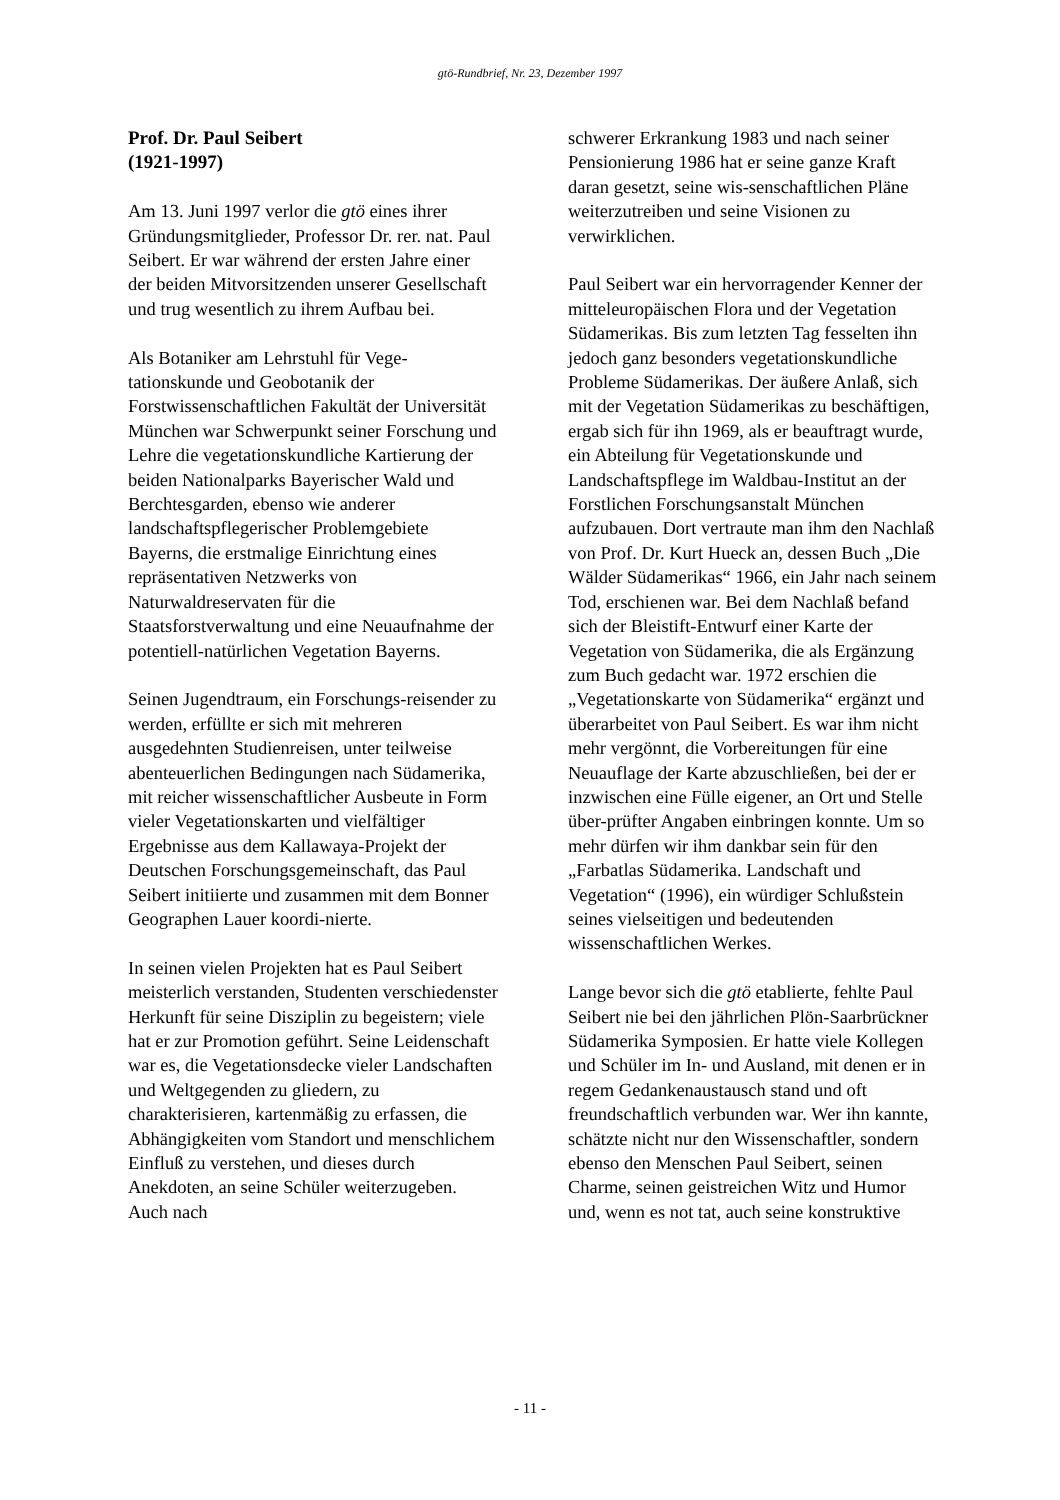gtö-Rundbrief, Nr. 23, Dezember 1997
Prof. Dr. Paul Seibert
(1921-1997)
Am 13. Juni 1997 verlor die gtö eines ihrer Gründungsmitglieder, Professor Dr. rer. nat. Paul Seibert. Er war während der ersten Jahre einer der beiden Mitvorsitzenden unserer Gesellschaft und trug wesentlich zu ihrem Aufbau bei.
Als Botaniker am Lehrstuhl für Vege-tationskunde und Geobotanik der Forstwissenschaftlichen Fakultät der Universität München war Schwerpunkt seiner Forschung und Lehre die vegetationskundliche Kartierung der beiden Nationalparks Bayerischer Wald und Berchtesgarden, ebenso wie anderer landschaftspflegerischer Problemgebiete Bayerns, die erstmalige Einrichtung eines repräsentativen Netzwerks von Naturwaldreservaten für die Staatsforstverwaltung und eine Neuaufnahme der potentiell-natürlichen Vegetation Bayerns.
Seinen Jugendtraum, ein Forschungs-reisender zu werden, erfüllte er sich mit mehreren ausgedehnten Studienreisen, unter teilweise abenteuerlichen Bedingungen nach Südamerika, mit reicher wissenschaftlicher Ausbeute in Form vieler Vegetationskarten und vielfältiger Ergebnisse aus dem Kallawaya-Projekt der Deutschen Forschungsgemeinschaft, das Paul Seibert initiierte und zusammen mit dem Bonner Geographen Lauer koordi-nierte.
In seinen vielen Projekten hat es Paul Seibert meisterlich verstanden, Studenten verschiedenster Herkunft für seine Disziplin zu begeistern; viele hat er zur Promotion geführt. Seine Leidenschaft war es, die Vegetationsdecke vieler Landschaften und Weltgegenden zu gliedern, zu charakterisieren, kartenmäßig zu erfassen, die Abhängigkeiten vom Standort und menschlichem Einfluß zu verstehen, und dieses durch Anekdoten, an seine Schüler weiterzugeben. Auch nach
schwerer Erkrankung 1983 und nach seiner Pensionierung 1986 hat er seine ganze Kraft daran gesetzt, seine wis-senschaftlichen Pläne weiterzutreiben und seine Visionen zu verwirklichen.
Paul Seibert war ein hervorragender Kenner der mitteleuropäischen Flora und der Vegetation Südamerikas. Bis zum letzten Tag fesselten ihn jedoch ganz besonders vegetationskundliche Probleme Südamerikas. Der äußere Anlaß, sich mit der Vegetation Südamerikas zu beschäftigen, ergab sich für ihn 1969, als er beauftragt wurde, ein Abteilung für Vegetationskunde und Landschaftspflege im Waldbau-Institut an der Forstlichen Forschungsanstalt München aufzubauen. Dort vertraute man ihm den Nachlaß von Prof. Dr. Kurt Hueck an, dessen Buch „Die Wälder Südamerikas“ 1966, ein Jahr nach seinem Tod, erschienen war. Bei dem Nachlaß befand sich der Bleistift-Entwurf einer Karte der Vegetation von Südamerika, die als Ergänzung zum Buch gedacht war. 1972 erschien die „Vegetationskarte von Südamerika“ ergänzt und überarbeitet von Paul Seibert. Es war ihm nicht mehr vergönnt, die Vorbereitungen für eine Neuauflage der Karte abzuschließen, bei der er inzwischen eine Fülle eigener, an Ort und Stelle über-prüfter Angaben einbringen konnte. Um so mehr dürfen wir ihm dankbar sein für den „Farbatlas Südamerika. Landschaft und Vegetation“ (1996), ein würdiger Schlußstein seines vielseitigen und bedeutenden wissenschaftlichen Werkes.
Lange bevor sich die gtö etablierte, fehlte Paul Seibert nie bei den jährlichen Plön-Saarbrückner Südamerika Symposien. Er hatte viele Kollegen und Schüler im In- und Ausland, mit denen er in regem Gedankenaustausch stand und oft freundschaftlich verbunden war. Wer ihn kannte, schätzte nicht nur den Wissenschaftler, sondern ebenso den Menschen Paul Seibert, seinen Charme, seinen geistreichen Witz und Humor und, wenn es not tat, auch seine konstruktive
- 11 -